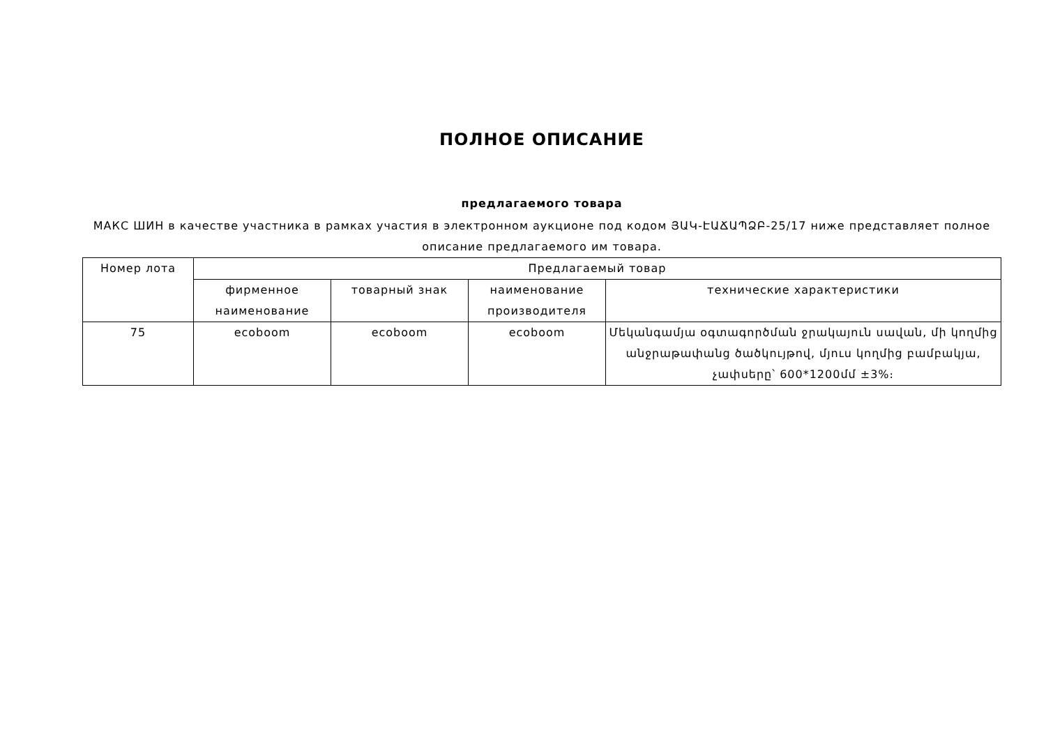ПОЛНОЕ ОПИСАНИЕ
предлагаемого товара
МАКС ШИН в качестве участника в рамках участия в электронном аукционе под кодом ՅԱԿ-ԷԱՃԱՊՁԲ-25/17 ниже представляет полное описание предлагаемого им товара.
| Номер лота | Предлагаемый товар | | | |
| --- | --- | --- | --- | --- |
| | фирменное наименование | товарный знак | наименование производителя | технические характеристики |
| 75 | ecoboom | ecoboom | ecoboom | Մեկանգամյա օգտագործման ջրակայուն սավան, մի կողմից անջրաթափանց ծածկույթով, մյուս կողմից բամբակյա, չափսերը՝ 600*1200մմ ±3%։ |